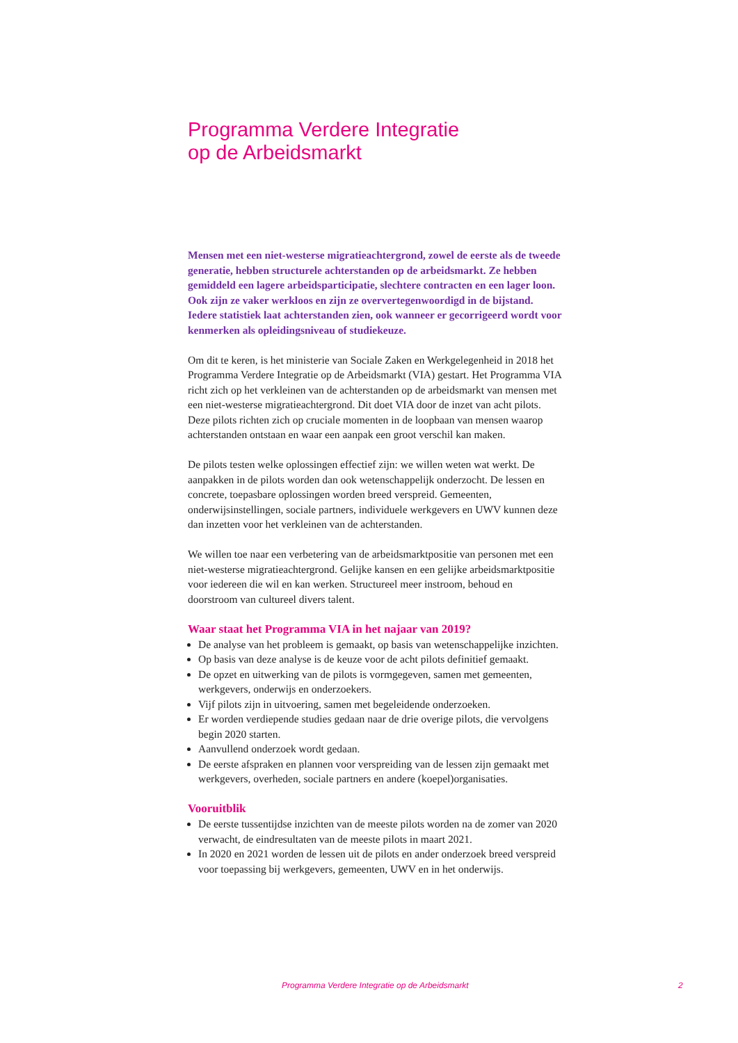Programma Verdere Integratie
op de Arbeidsmarkt
Mensen met een niet-westerse migratieachtergrond, zowel de eerste als de tweede generatie, hebben structurele achterstanden op de arbeidsmarkt. Ze hebben gemiddeld een lagere arbeidsparticipatie, slechtere contracten en een lager loon. Ook zijn ze vaker werkloos en zijn ze oververtegenwoordigd in de bijstand. Iedere statistiek laat achterstanden zien, ook wanneer er gecorrigeerd wordt voor kenmerken als opleidingsniveau of studiekeuze.
Om dit te keren, is het ministerie van Sociale Zaken en Werkgelegenheid in 2018 het Programma Verdere Integratie op de Arbeidsmarkt (VIA) gestart. Het Programma VIA richt zich op het verkleinen van de achterstanden op de arbeidsmarkt van mensen met een niet-westerse migratieachtergrond. Dit doet VIA door de inzet van acht pilots. Deze pilots richten zich op cruciale momenten in de loopbaan van mensen waarop achterstanden ontstaan en waar een aanpak een groot verschil kan maken.
De pilots testen welke oplossingen effectief zijn: we willen weten wat werkt. De aanpakken in de pilots worden dan ook wetenschappelijk onderzocht. De lessen en concrete, toepasbare oplossingen worden breed verspreid. Gemeenten, onderwijsinstellingen, sociale partners, individuele werkgevers en UWV kunnen deze dan inzetten voor het verkleinen van de achterstanden.
We willen toe naar een verbetering van de arbeidsmarktpositie van personen met een niet-westerse migratieachtergrond. Gelijke kansen en een gelijke arbeidsmarktpositie voor iedereen die wil en kan werken. Structureel meer instroom, behoud en doorstroom van cultureel divers talent.
Waar staat het Programma VIA in het najaar van 2019?
De analyse van het probleem is gemaakt, op basis van wetenschappelijke inzichten.
Op basis van deze analyse is de keuze voor de acht pilots definitief gemaakt.
De opzet en uitwerking van de pilots is vormgegeven, samen met gemeenten, werkgevers, onderwijs en onderzoekers.
Vijf pilots zijn in uitvoering, samen met begeleidende onderzoeken.
Er worden verdiepende studies gedaan naar de drie overige pilots, die vervolgens begin 2020 starten.
Aanvullend onderzoek wordt gedaan.
De eerste afspraken en plannen voor verspreiding van de lessen zijn gemaakt met werkgevers, overheden, sociale partners en andere (koepel)organisaties.
Vooruitblik
De eerste tussentijdse inzichten van de meeste pilots worden na de zomer van 2020 verwacht, de eindresultaten van de meeste pilots in maart 2021.
In 2020 en 2021 worden de lessen uit de pilots en ander onderzoek breed verspreid voor toepassing bij werkgevers, gemeenten, UWV en in het onderwijs.
Programma Verdere Integratie op de Arbeidsmarkt 2